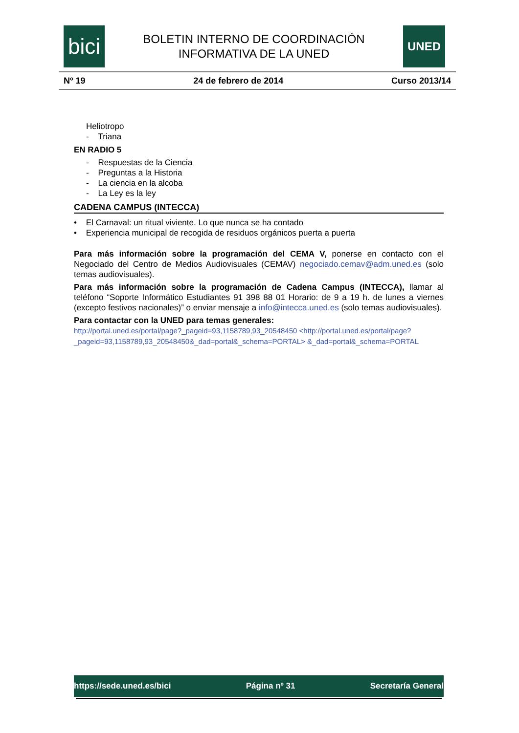bici
BOLETIN INTERNO DE COORDINACIÓN
INFORMATIVA DE LA UNED
UNED
Nº 19 24 de febrero de 2014 Curso 2013/14
Heliotropo
- Triana
EN RADIO 5
- Respuestas de la Ciencia
- Preguntas a la Historia
- La ciencia en la alcoba
- La Ley es la ley
CADENA CAMPUS (INTECCA)
• El Carnaval: un ritual viviente. Lo que nunca se ha contado
• Experiencia municipal de recogida de residuos orgánicos puerta a puerta
Para más información sobre la programación del CEMA V, ponerse en contacto con el Negociado del Centro de Medios Audiovisuales (CEMAV) negociado.cemav@adm.uned.es (solo temas audiovisuales).
Para más información sobre la programación de Cadena Campus (INTECCA), llamar al teléfono “Soporte Informático Estudiantes 91 398 88 01 Horario: de 9 a 19 h. de lunes a viernes (excepto festivos nacionales)” o enviar mensaje a info@intecca.uned.es (solo temas audiovisuales).
Para contactar con la UNED para temas generales:
http://portal.uned.es/portal/page?_pageid=93,1158789,93_20548450 <http://portal.uned.es/portal/page?_pageid=93,1158789,93_20548450&_dad=portal&_schema=PORTAL> &_dad=portal&_schema=PORTAL
https://sede.uned.es/bici Página nº 31 Secretaría General